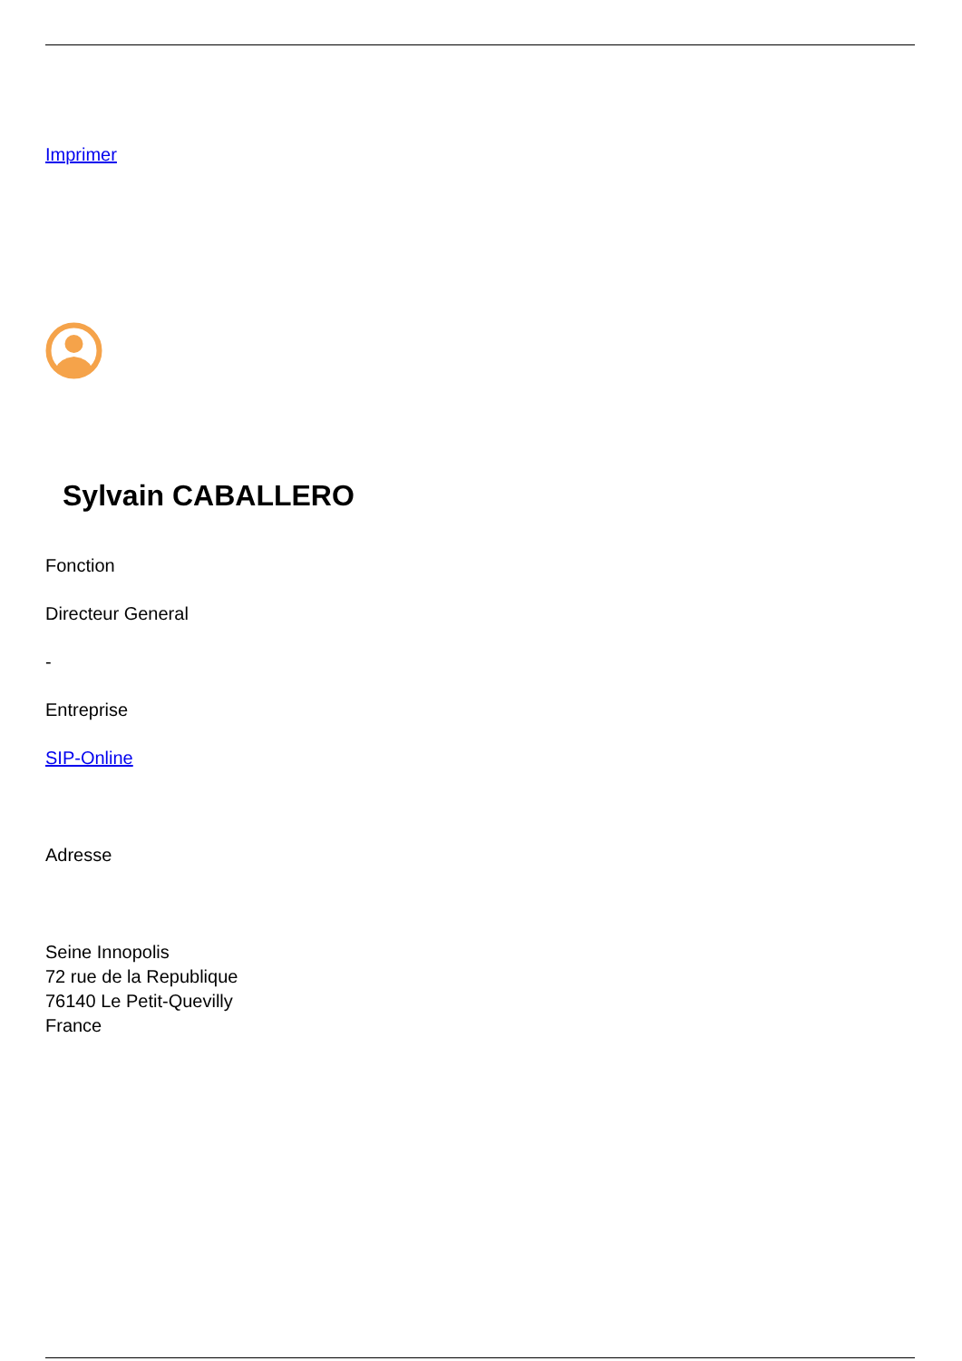Imprimer
Sylvain CABALLERO
Fonction
Directeur General
-
Entreprise
SIP-Online
Adresse
Seine Innopolis
72 rue de la Republique
76140 Le Petit-Quevilly
France